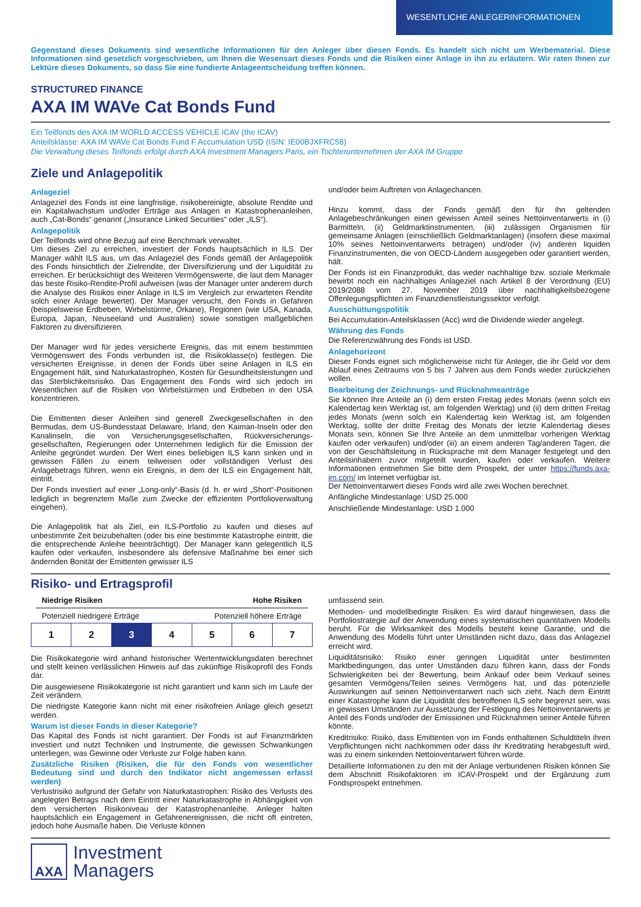WESENTLICHE ANLEGERINFORMATIONEN
Gegenstand dieses Dokuments sind wesentliche Informationen für den Anleger über diesen Fonds. Es handelt sich nicht um Werbematerial. Diese Informationen sind gesetzlich vorgeschrieben, um Ihnen die Wesensart dieses Fonds und die Risiken einer Anlage in ihn zu erläutern. Wir raten Ihnen zur Lektüre dieses Dokuments, so dass Sie eine fundierte Anlageentscheidung treffen können.
STRUCTURED FINANCE
AXA IM WAVe Cat Bonds Fund
Ein Teilfonds des AXA IM WORLD ACCESS VEHICLE ICAV (the ICAV)
Anteilsklasse: AXA IM WAVe Cat Bonds Fund F Accumulation USD (ISIN: IE00BJXFRC58)
Die Verwaltung dieses Teilfonds erfolgt durch AXA Investment Managers Paris, ein Tochterunternehmen der AXA IM Gruppe
Ziele und Anlagepolitik
Anlageziel
Anlageziel des Fonds ist eine langfristige, risikobereinigte, absolute Rendite und ein Kapitalwachstum und/oder Erträge aus Anlagen in Katastrophenanleihen, auch „Cat-Bonds“ genannt („Insurance Linked Securities“ oder „ILS“).
Anlagepolitik
Der Teilfonds wird ohne Bezug auf eine Benchmark verwaltet.
Um dieses Ziel zu erreichen, investiert der Fonds hauptsächlich in ILS. Der Manager wählt ILS aus, um das Anlageziel des Fonds gemäß der Anlagepolitik des Fonds hinsichtlich der Zielrendite, der Diversifizierung und der Liquidität zu erreichen. Er berücksichtigt des Weiteren Vermögenswerte, die laut dem Manager das beste Risiko-Rendite-Profil aufweisen (was der Manager unter anderem durch die Analyse des Risikos einer Anlage in ILS im Vergleich zur erwarteten Rendite solch einer Anlage bewertet). Der Manager versucht, den Fonds in Gefahren (beispielsweise Erdbeben, Wirbelstürme, Orkane), Regionen (wie USA, Kanada, Europa, Japan, Neuseeland und Australien) sowie sonstigen maßgeblichen Faktoren zu diversifizieren.
Der Manager wird für jedes versicherte Ereignis, das mit einem bestimmten Vermögenswert des Fonds verbunden ist, die Risikoklasse(n) festlegen. Die versicherten Ereignisse, in denen der Fonds über seine Anlagen in ILS ein Engagement hält, sind Naturkatastrophen, Kosten für Gesundheitsleistungen und das Sterblichkeitsrisiko. Das Engagement des Fonds wird sich jedoch im Wesentlichen auf die Risiken von Wirbelstürmen und Erdbeben in den USA konzentrieren.
Die Emittenten dieser Anleihen sind generell Zweckgesellschaften in den Bermudas, dem US-Bundesstaat Delaware, Irland, den Kaiman-Inseln oder den Kanalinseln, die von Versicherungsgesellschaften, Rückversicherungs-gesellschaften, Regierungen oder Unternehmen lediglich für die Emission der Anleihe gegründet wurden. Der Wert eines beliebigen ILS kann sinken und in gewissen Fällen zu einem teilweisen oder vollständigen Verlust des Anlagebetrags führen, wenn ein Ereignis, in dem der ILS ein Engagement hält, eintritt.
Der Fonds investiert auf einer „Long-only“-Basis (d. h. er wird „Short“-Positionen lediglich in begrenztem Maße zum Zwecke der effizienten Portfolioverwaltung eingehen).
Die Anlagepolitik hat als Ziel, ein ILS-Portfolio zu kaufen und dieses auf unbestimmte Zeit beizubehalten (oder bis eine bestimmte Katastrophe eintritt, die die entsprechende Anleihe beeinträchtigt). Der Manager kann gelegentlich ILS kaufen oder verkaufen, insbesondere als defensive Maßnahme bei einer sich ändernden Bonität der Emittenten gewisser ILS
und/oder beim Auftreten von Anlagechancen.
Hinzu kommt, dass der Fonds gemäß den für ihn geltenden Anlagebeschränkungen einen gewissen Anteil seines Nettoinventarwerts in (i) Barmitteln, (ii) Geldmarktinstrumenten, (iii) zulässigen Organismen für gemeinsame Anlagen (einschließlich Geldmarktanlagen) (insofern diese maximal 10% seines Nettoinventarwerts betragen) und/oder (iv) anderen liquiden Finanzinstrumenten, die von OECD-Ländern ausgegeben oder garantiert werden, hält.
Der Fonds ist ein Finanzprodukt, das weder nachhaltige bzw. soziale Merkmale bewirbt noch ein nachhaltiges Anlageziel nach Artikel 8 der Verordnung (EU) 2019/2088 vom 27. November 2019 über nachhaltigkeitsbezogene Offenlegungspflichten im Finanzdienstleistungssektor verfolgt.
Ausschüttungspolitik
Bei Accumulation-Anteilsklassen (Acc) wird die Dividende wieder angelegt.
Währung des Fonds
Die Referenzwährung des Fonds ist USD.
Anlagehorizont
Dieser Fonds eignet sich möglicherweise nicht für Anleger, die ihr Geld vor dem Ablauf eines Zeitraums von 5 bis 7 Jahren aus dem Fonds wieder zurückziehen wollen.
Bearbeitung der Zeichnungs- und Rücknahmeanträge
Sie können Ihre Anteile an (i) dem ersten Freitag jedes Monats (wenn solch ein Kalendertag kein Werktag ist, am folgenden Werktag) und (ii) dem dritten Freitag jedes Monats (wenn solch ein Kalendertag kein Werktag ist, am folgenden Werktag, sollte der dritte Freitag des Monats der letzte Kalendertag dieses Monats sein, können Sie Ihre Anteile an dem unmittelbar vorherigen Werktag kaufen oder verkaufen) und/oder (iii) an einem anderen Tag/anderen Tagen, die von der Geschäftsleitung in Rücksprache mit dem Manager festgelegt und den Anteilsinhabern zuvor mitgeteilt wurden, kaufen oder verkaufen. Weitere Informationen entnehmen Sie bitte dem Prospekt, der unter https://funds.axa-im.com/ im Internet verfügbar ist.
Der Nettoinventarwert dieses Fonds wird alle zwei Wochen berechnet.
Anfängliche Mindestanlage: USD 25.000
Anschließende Mindestanlage: USD 1.000
Risiko- und Ertragsprofil
Niedrige Risiken Hohe Risiken
Potenziell niedrigere Erträge Potenziell höhere Erträge
| 1 | 2 | 3 | 4 | 5 | 6 | 7 |
Die Risikokategorie wird anhand historischer Wertentwicklungsdaten berechnet und stellt keinen verlässlichen Hinweis auf das zukünftige Risikoprofil des Fonds dar.
Die ausgewiesene Risikokategorie ist nicht garantiert und kann sich im Laufe der Zeit verändern.
Die niedrigste Kategorie kann nicht mit einer risikofreien Anlage gleich gesetzt werden.
Warum ist dieser Fonds in dieser Kategorie?
Das Kapital des Fonds ist nicht garantiert. Der Fonds ist auf Finanzmärkten investiert und nutzt Techniken und Instrumente, die gewissen Schwankungen unterliegen, was Gewinne oder Verluste zur Folge haben kann.
Zusätzliche Risiken (Risiken, die für den Fonds von wesentlicher Bedeutung sind und durch den Indikator nicht angemessen erfasst werden)
Verlustrisiko aufgrund der Gefahr von Naturkatastrophen: Risiko des Verlusts des angelegten Betrags nach dem Eintritt einer Naturkatastrophe in Abhängigkeit von dem versicherten Risikoniveau der Katastrophenanleihe. Anleger halten hauptsächlich ein Engagement in Gefahrenereignissen, die nicht oft eintreten, jedoch hohe Ausmaße haben. Die Verluste können
umfassend sein.
Methoden- und modellbedingte Risiken: Es wird darauf hingewiesen, dass die Portfoliostrategie auf der Anwendung eines systematischen quantitativen Modells beruht. Für die Wirksamkeit des Modells besteht keine Garantie, und die Anwendung des Modells führt unter Umständen nicht dazu, dass das Anlageziel erreicht wird.
Liquiditätsrisiko: Risiko einer geringen Liquidität unter bestimmten Marktbedingungen, das unter Umständen dazu führen kann, dass der Fonds Schwierigkeiten bei der Bewertung, beim Ankauf oder beim Verkauf seines gesamten Vermögens/Teilen seines Vermögens hat, und das potenzielle Auswirkungen auf seinen Nettoinventarwert nach sich zieht. Nach dem Eintritt einer Katastrophe kann die Liquidität des betroffenen ILS sehr begrenzt sein, was in gewissen Umständen zur Aussetzung der Festlegung des Nettoinventarwerts je Anteil des Fonds und/oder der Emissionen und Rücknahmen seiner Anteile führen könnte.
Kreditrisiko: Risiko, dass Emittenten von im Fonds enthaltenen Schuldtiteln ihren Verpflichtungen nicht nachkommen oder dass ihr Kreditrating herabgestuft wird, was zu einem sinkenden Nettoinventarwert führen würde.
Detaillierte Informationen zu den mit der Anlage verbundenen Risiken können Sie dem Abschnitt Risikofaktoren im ICAV-Prospekt und der Ergänzung zum Fondsprospekt entnehmen.
AXA
Investment
Managers